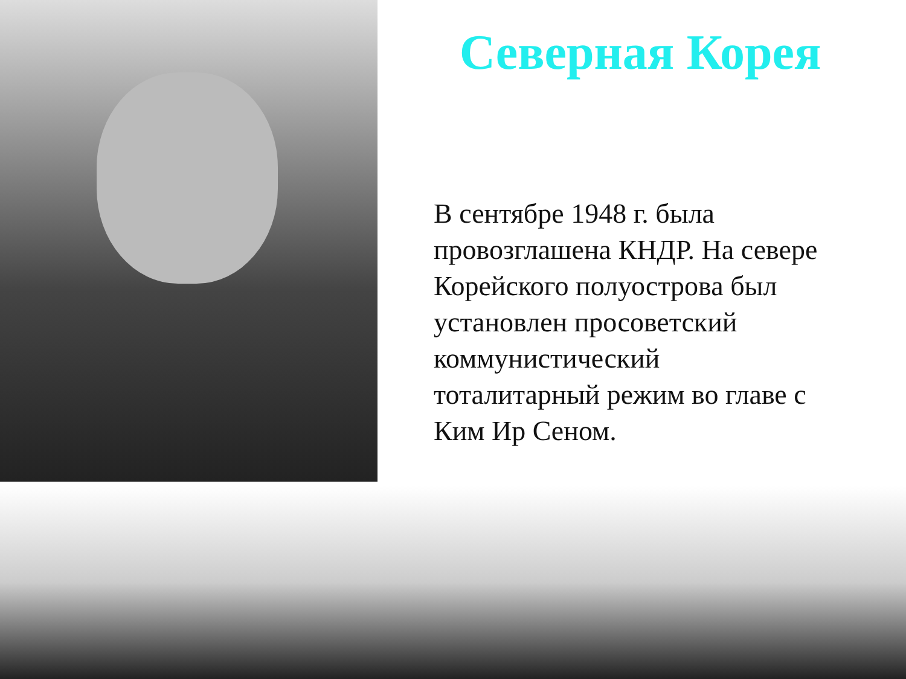Северная Корея
В сентябре 1948 г. была провозглашена КНДР. На севере Корейского полуострова был установлен просоветский коммунистический тоталитарный режим во главе с Ким Ир Сеном.